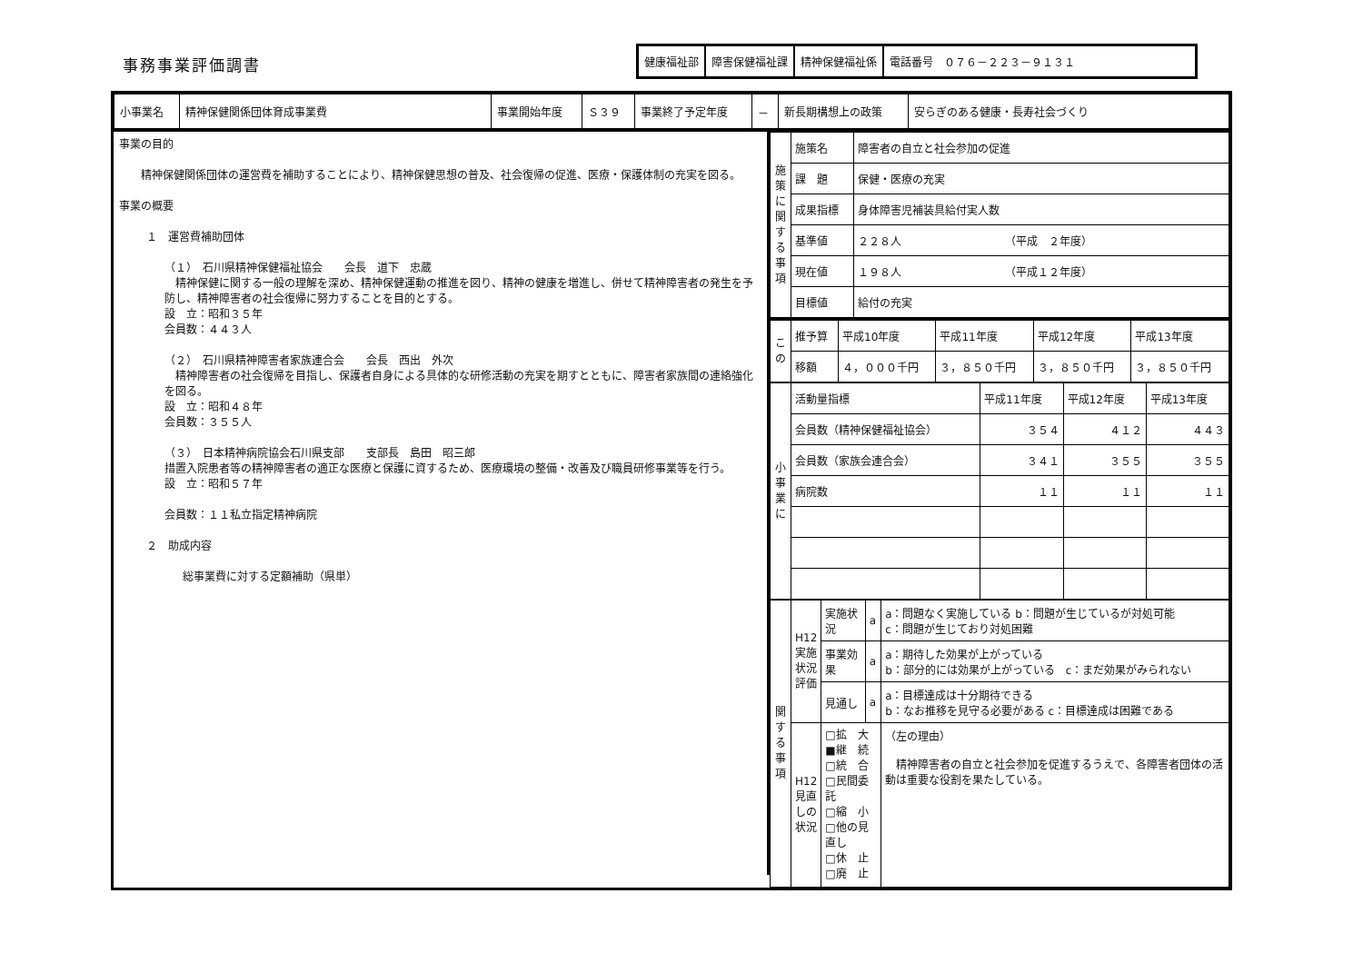事務事業評価調書
| 健康福祉部 | 障害保健福祉課 | 精神保健福祉係 | 電話番号 ０７６－２２３－９１３１ |
| 小事業名 | 精神保健関係団体育成事業費 | 事業開始年度 | Ｓ３９ | 事業終了予定年度 | － | 新長期構想上の政策 | 安らぎのある健康・長寿社会づくり |
事業の目的
　　精神保健関係団体の運営費を補助することにより、精神保健思想の普及、社会復帰の促進、医療・保護体制の充実を図る。
事業の概要
１　運営費補助団体
（１）　石川県精神保健福祉協会　　会長　道下　忠蔵
　精神保健に関する一般の理解を深め、精神保健運動の推進を図り、精神の健康を増進し、併せて精神障害者の発生を予防し、精神障害者の社会復帰に努力することを目的とする。
設　立：昭和３５年
会員数：４４３人
（２）　石川県精神障害者家族連合会　　会長　西出　外次
　精神障害者の社会復帰を目指し、保護者自身による具体的な研修活動の充実を期すとともに、障害者家族間の連絡強化を図る。
設　立：昭和４８年
会員数：３５５人
（３）　日本精神病院協会石川県支部　　支部長　島田　昭三郎
措置入院患者等の精神障害者の適正な医療と保護に資するため、医療環境の整備・改善及び職員研修事業等を行う。
設　立：昭和５７年
会員数：１１私立指定精神病院
２　助成内容
総事業費に対する定額補助（県単）
| 施策に関する事項 | 施策名 | 障害者の自立と社会参加の促進 |
| | 課 題 | 保健・医療の充実 |
| | 成果指標 | 身体障害児補装具給付実人数 |
| | 基準値 | ２２８人 （平成 ２年度） |
| | 現在値 | １９８人 （平成１２年度） |
| | 目標値 | 給付の充実 |
| この | 推予算 | 平成10年度 | 平成11年度 | 平成12年度 | 平成13年度 |
| | 移額 | ４，０００千円 | ３，８５０千円 | ３，８５０千円 | ３，８５０千円 |
| 小事業に | 活動量指標 | 平成11年度 | 平成12年度 | 平成13年度 |
| | 会員数（精神保健福祉協会） | ３５４ | ４１２ | ４４３ |
| | 会員数（家族会連合会） | ３４１ | ３５５ | ３５５ |
| | 病院数 | １１ | １１ | １１ |
| 関する事項 | H12実施状況評価 | 実施状況 | a | a：問題なく実施している b：問題が生じているが対処可能 c：問題が生じており対処困難 |
| | | 事業効果 | a | a：期待した効果が上がっている b：部分的には効果が上がっている c：まだ効果がみられない |
| | | 見通し | a | a：目標達成は十分期待できる b：なお推移を見守る必要がある c：目標達成は困難である |
| | H12見直しの状況 | □拡 大 ■継 続 □統 合 □民間委託 □縮 小 □他の見直し □休 止 □廃 止 | | （左の理由） 精神障害者の自立と社会参加を促進するうえで、各障害者団体の活動は重要な役割を果たしている。 |